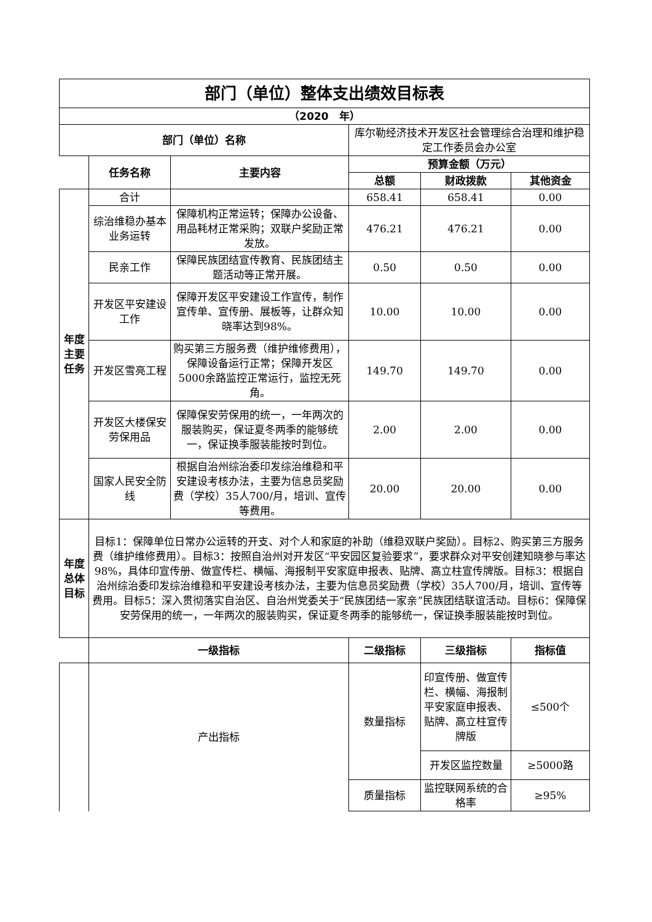| 部门（单位）整体支出绩效目标表 | | | | | |
| --- | --- | --- | --- | --- | --- |
| （2020 年） | | | | | |
| 部门（单位）名称 | | | 库尔勒经济技术开发区社会管理综合治理和维护稳定工作委员会办公室 | | |
| | 任务名称 | 主要内容 | 预算金额（万元） | | |
| | | | 总额 | 财政拨款 | 其他资金 |
| 年度主要任务 | 合计 | | 658.41 | 658.41 | 0.00 |
| | 综治维稳办基本业务运转 | 保障机构正常运转；保障办公设备、用品耗材正常采购；双联户奖励正常发放。 | 476.21 | 476.21 | 0.00 |
| | 民亲工作 | 保障民族团结宣传教育、民族团结主题活动等正常开展。 | 0.50 | 0.50 | 0.00 |
| | 开发区平安建设工作 | 保障开发区平安建设工作宣传，制作宣传单、宣传册、展板等，让群众知晓率达到98%。 | 10.00 | 10.00 | 0.00 |
| | 开发区雪亮工程 | 购买第三方服务费（维护维修费用），保障设备运行正常；保障开发区5000余路监控正常运行，监控无死角。 | 149.70 | 149.70 | 0.00 |
| | 开发区大楼保安劳保用品 | 保障保安劳保用的统一，一年两次的服装购买，保证夏冬两季的能够统一，保证换季服装能按时到位。 | 2.00 | 2.00 | 0.00 |
| | 国家人民安全防线 | 根据自治州综治委印发综治维稳和平安建设考核办法，主要为信息员奖励费（学校）35人700/月，培训、宣传等费用。 | 20.00 | 20.00 | 0.00 |
| 年度总体目标 | 目标1：保障单位日常办公运转的开支、对个人和家庭的补助（维稳双联户奖励）。目标2、购买第三方服务费（维护维修费用）。目标3：按照自治州对开发区“平安园区复验要求”，要求群众对平安创建知晓参与率达98%，具体印宣传册、做宣传栏、横幅、海报制平安家庭申报表、贴牌、高立柱宣传牌版。目标3：根据自治州综治委印发综治维稳和平安建设考核办法，主要为信息员奖励费（学校）35人700/月，培训、宣传等费用。目标5：深入贯彻落实自治区、自治州党委关于“民族团结一家亲”民族团结联谊活动。目标6：保障保安劳保用的统一，一年两次的服装购买，保证夏冬两季的能够统一，保证换季服装能按时到位。 | | | | |
| | 一级指标 | | 二级指标 | 三级指标 | 指标值 |
| | 产出指标 | | 数量指标 | 印宣传册、做宣传栏、横幅、海报制平安家庭申报表、贴牌、高立柱宣传牌版 | ≤500个 |
| | | | | 开发区监控数量 | ≥5000路 |
| | | | 质量指标 | 监控联网系统的合格率 | ≥95% |